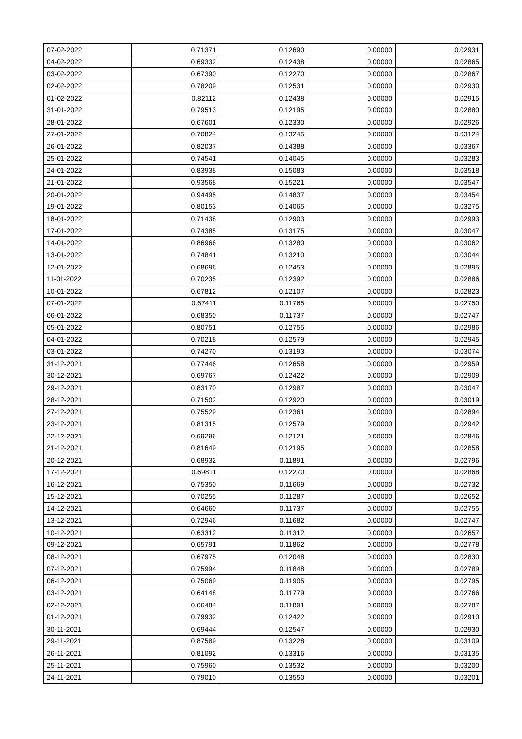| 07-02-2022 | 0.71371 | 0.12690 | 0.00000 | 0.02931 |
| 04-02-2022 | 0.69332 | 0.12438 | 0.00000 | 0.02865 |
| 03-02-2022 | 0.67390 | 0.12270 | 0.00000 | 0.02867 |
| 02-02-2022 | 0.78209 | 0.12531 | 0.00000 | 0.02930 |
| 01-02-2022 | 0.82112 | 0.12438 | 0.00000 | 0.02915 |
| 31-01-2022 | 0.79513 | 0.12195 | 0.00000 | 0.02880 |
| 28-01-2022 | 0.67601 | 0.12330 | 0.00000 | 0.02926 |
| 27-01-2022 | 0.70824 | 0.13245 | 0.00000 | 0.03124 |
| 26-01-2022 | 0.82037 | 0.14388 | 0.00000 | 0.03367 |
| 25-01-2022 | 0.74541 | 0.14045 | 0.00000 | 0.03283 |
| 24-01-2022 | 0.83938 | 0.15083 | 0.00000 | 0.03518 |
| 21-01-2022 | 0.93568 | 0.15221 | 0.00000 | 0.03547 |
| 20-01-2022 | 0.94495 | 0.14837 | 0.00000 | 0.03454 |
| 19-01-2022 | 0.80153 | 0.14065 | 0.00000 | 0.03275 |
| 18-01-2022 | 0.71438 | 0.12903 | 0.00000 | 0.02993 |
| 17-01-2022 | 0.74385 | 0.13175 | 0.00000 | 0.03047 |
| 14-01-2022 | 0.86966 | 0.13280 | 0.00000 | 0.03062 |
| 13-01-2022 | 0.74841 | 0.13210 | 0.00000 | 0.03044 |
| 12-01-2022 | 0.68696 | 0.12453 | 0.00000 | 0.02895 |
| 11-01-2022 | 0.70235 | 0.12392 | 0.00000 | 0.02886 |
| 10-01-2022 | 0.67812 | 0.12107 | 0.00000 | 0.02823 |
| 07-01-2022 | 0.67411 | 0.11765 | 0.00000 | 0.02750 |
| 06-01-2022 | 0.68350 | 0.11737 | 0.00000 | 0.02747 |
| 05-01-2022 | 0.80751 | 0.12755 | 0.00000 | 0.02986 |
| 04-01-2022 | 0.70218 | 0.12579 | 0.00000 | 0.02945 |
| 03-01-2022 | 0.74270 | 0.13193 | 0.00000 | 0.03074 |
| 31-12-2021 | 0.77446 | 0.12658 | 0.00000 | 0.02959 |
| 30-12-2021 | 0.69767 | 0.12422 | 0.00000 | 0.02909 |
| 29-12-2021 | 0.83170 | 0.12987 | 0.00000 | 0.03047 |
| 28-12-2021 | 0.71502 | 0.12920 | 0.00000 | 0.03019 |
| 27-12-2021 | 0.75529 | 0.12361 | 0.00000 | 0.02894 |
| 23-12-2021 | 0.81315 | 0.12579 | 0.00000 | 0.02942 |
| 22-12-2021 | 0.69296 | 0.12121 | 0.00000 | 0.02846 |
| 21-12-2021 | 0.81649 | 0.12195 | 0.00000 | 0.02858 |
| 20-12-2021 | 0.68932 | 0.11891 | 0.00000 | 0.02796 |
| 17-12-2021 | 0.69811 | 0.12270 | 0.00000 | 0.02868 |
| 16-12-2021 | 0.75350 | 0.11669 | 0.00000 | 0.02732 |
| 15-12-2021 | 0.70255 | 0.11287 | 0.00000 | 0.02652 |
| 14-12-2021 | 0.64660 | 0.11737 | 0.00000 | 0.02755 |
| 13-12-2021 | 0.72946 | 0.11682 | 0.00000 | 0.02747 |
| 10-12-2021 | 0.63312 | 0.11312 | 0.00000 | 0.02657 |
| 09-12-2021 | 0.65791 | 0.11862 | 0.00000 | 0.02778 |
| 08-12-2021 | 0.67975 | 0.12048 | 0.00000 | 0.02830 |
| 07-12-2021 | 0.75994 | 0.11848 | 0.00000 | 0.02789 |
| 06-12-2021 | 0.75069 | 0.11905 | 0.00000 | 0.02795 |
| 03-12-2021 | 0.64148 | 0.11779 | 0.00000 | 0.02766 |
| 02-12-2021 | 0.66484 | 0.11891 | 0.00000 | 0.02787 |
| 01-12-2021 | 0.79932 | 0.12422 | 0.00000 | 0.02910 |
| 30-11-2021 | 0.69444 | 0.12547 | 0.00000 | 0.02930 |
| 29-11-2021 | 0.87589 | 0.13228 | 0.00000 | 0.03109 |
| 26-11-2021 | 0.81092 | 0.13316 | 0.00000 | 0.03135 |
| 25-11-2021 | 0.75960 | 0.13532 | 0.00000 | 0.03200 |
| 24-11-2021 | 0.79010 | 0.13550 | 0.00000 | 0.03201 |